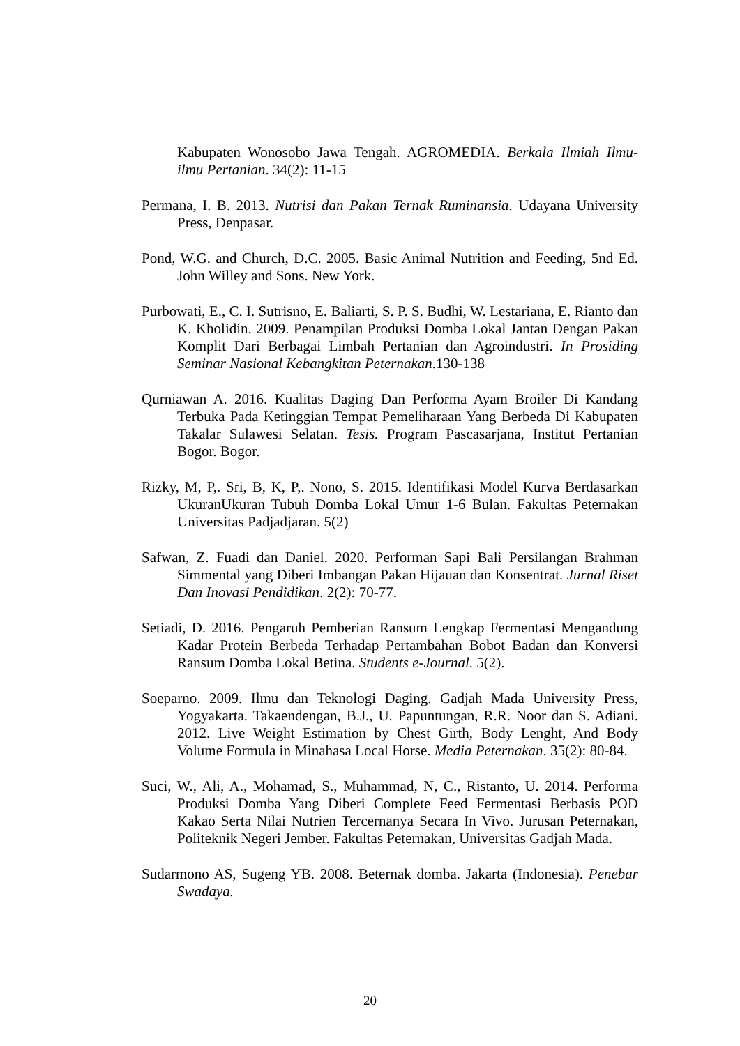Kabupaten Wonosobo Jawa Tengah. AGROMEDIA. Berkala Ilmiah Ilmu-ilmu Pertanian. 34(2): 11-15
Permana, I. B. 2013. Nutrisi dan Pakan Ternak Ruminansia. Udayana University Press, Denpasar.
Pond, W.G. and Church, D.C. 2005. Basic Animal Nutrition and Feeding, 5nd Ed. John Willey and Sons. New York.
Purbowati, E., C. I. Sutrisno, E. Baliarti, S. P. S. Budhi, W. Lestariana, E. Rianto dan K. Kholidin. 2009. Penampilan Produksi Domba Lokal Jantan Dengan Pakan Komplit Dari Berbagai Limbah Pertanian dan Agroindustri. In Prosiding Seminar Nasional Kebangkitan Peternakan.130-138
Qurniawan A. 2016. Kualitas Daging Dan Performa Ayam Broiler Di Kandang Terbuka Pada Ketinggian Tempat Pemeliharaan Yang Berbeda Di Kabupaten Takalar Sulawesi Selatan. Tesis. Program Pascasarjana, Institut Pertanian Bogor. Bogor.
Rizky, M, P,. Sri, B, K, P,. Nono, S. 2015. Identifikasi Model Kurva Berdasarkan UkuranUkuran Tubuh Domba Lokal Umur 1-6 Bulan. Fakultas Peternakan Universitas Padjadjaran. 5(2)
Safwan, Z. Fuadi dan Daniel. 2020. Performan Sapi Bali Persilangan Brahman Simmental yang Diberi Imbangan Pakan Hijauan dan Konsentrat. Jurnal Riset Dan Inovasi Pendidikan. 2(2): 70-77.
Setiadi, D. 2016. Pengaruh Pemberian Ransum Lengkap Fermentasi Mengandung Kadar Protein Berbeda Terhadap Pertambahan Bobot Badan dan Konversi Ransum Domba Lokal Betina. Students e-Journal. 5(2).
Soeparno. 2009. Ilmu dan Teknologi Daging. Gadjah Mada University Press, Yogyakarta. Takaendengan, B.J., U. Papuntungan, R.R. Noor dan S. Adiani. 2012. Live Weight Estimation by Chest Girth, Body Lenght, And Body Volume Formula in Minahasa Local Horse. Media Peternakan. 35(2): 80-84.
Suci, W., Ali, A., Mohamad, S., Muhammad, N, C., Ristanto, U. 2014. Performa Produksi Domba Yang Diberi Complete Feed Fermentasi Berbasis POD Kakao Serta Nilai Nutrien Tercernanya Secara In Vivo. Jurusan Peternakan, Politeknik Negeri Jember. Fakultas Peternakan, Universitas Gadjah Mada.
Sudarmono AS, Sugeng YB. 2008. Beternak domba. Jakarta (Indonesia). Penebar Swadaya.
20